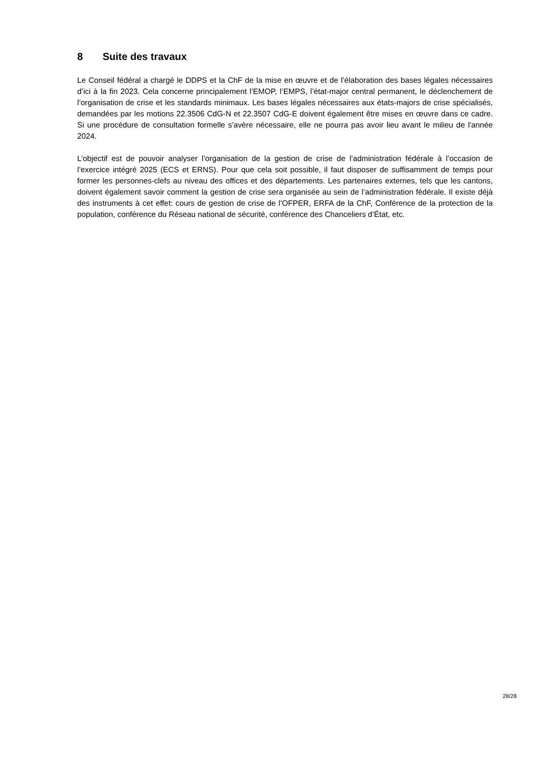8 Suite des travaux
Le Conseil fédéral a chargé le DDPS et la ChF de la mise en œuvre et de l’élaboration des bases légales nécessaires d’ici à la fin 2023. Cela concerne principalement l’EMOP, l’EMPS, l’état-major central permanent, le déclenchement de l’organisation de crise et les standards minimaux. Les bases légales nécessaires aux états-majors de crise spécialisés, demandées par les motions 22.3506 CdG-N et 22.3507 CdG-E doivent également être mises en œuvre dans ce cadre. Si une procédure de consultation formelle s'avère nécessaire, elle ne pourra pas avoir lieu avant le milieu de l'année 2024.
L’objectif est de pouvoir analyser l’organisation de la gestion de crise de l’administration fédérale à l’occasion de l’exercice intégré 2025 (ECS et ERNS). Pour que cela soit possible, il faut disposer de suffisamment de temps pour former les personnes-clefs au niveau des offices et des départements. Les partenaires externes, tels que les cantons, doivent également savoir comment la gestion de crise sera organisée au sein de l’administration fédérale. Il existe déjà des instruments à cet effet: cours de gestion de crise de l’OFPER, ERFA de la ChF, Conférence de la protection de la population, conférence du Réseau national de sécurité, conférence des Chanceliers d’État, etc.
28/28